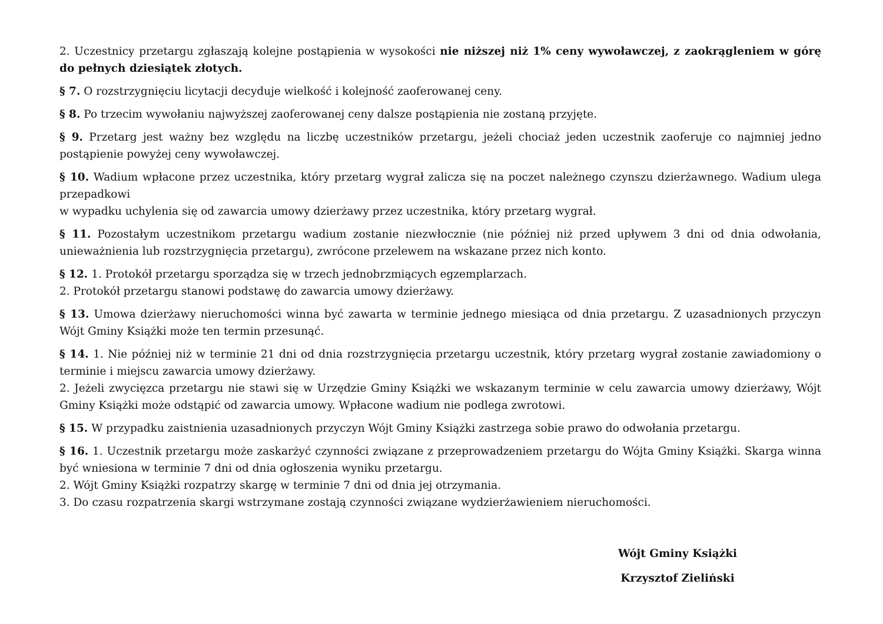2. Uczestnicy przetargu zgłaszają kolejne postąpienia w wysokości nie niższej niż 1% ceny wywoławczej, z zaokrągleniem w górę do pełnych dziesiątek złotych.
§ 7. O rozstrzygnięciu licytacji decyduje wielkość i kolejność zaoferowanej ceny.
§ 8. Po trzecim wywołaniu najwyższej zaoferowanej ceny dalsze postąpienia nie zostaną przyjęte.
§ 9. Przetarg jest ważny bez względu na liczbę uczestników przetargu, jeżeli chociaż jeden uczestnik zaoferuje co najmniej jedno postąpienie powyżej ceny wywoławczej.
§ 10. Wadium wpłacone przez uczestnika, który przetarg wygrał zalicza się na poczet należnego czynszu dzierżawnego. Wadium ulega przepadkowi
w wypadku uchylenia się od zawarcia umowy dzierżawy przez uczestnika, który przetarg wygrał.
§ 11. Pozostałym uczestnikom przetargu wadium zostanie niezwłocznie (nie później niż przed upływem 3 dni od dnia odwołania, unieważnienia lub rozstrzygnięcia przetargu), zwrócone przelewem na wskazane przez nich konto.
§ 12. 1. Protokół przetargu sporządza się w trzech jednobrzmiących egzemplarzach.
2. Protokół przetargu stanowi podstawę do zawarcia umowy dzierżawy.
§ 13. Umowa dzierżawy nieruchomości winna być zawarta w terminie jednego miesiąca od dnia przetargu. Z uzasadnionych przyczyn Wójt Gminy Książki może ten termin przesunąć.
§ 14. 1. Nie później niż w terminie 21 dni od dnia rozstrzygnięcia przetargu uczestnik, który przetarg wygrał zostanie zawiadomiony o terminie i miejscu zawarcia umowy dzierżawy.
2. Jeżeli zwycięzca przetargu nie stawi się w Urzędzie Gminy Książki we wskazanym terminie w celu zawarcia umowy dzierżawy, Wójt Gminy Książki może odstąpić od zawarcia umowy. Wpłacone wadium nie podlega zwrotowi.
§ 15. W przypadku zaistnienia uzasadnionych przyczyn Wójt Gminy Książki zastrzega sobie prawo do odwołania przetargu.
§ 16. 1. Uczestnik przetargu może zaskarżyć czynności związane z przeprowadzeniem przetargu do Wójta Gminy Książki. Skarga winna być wniesiona w terminie 7 dni od dnia ogłoszenia wyniku przetargu.
2. Wójt Gminy Książki rozpatrzy skargę w terminie 7 dni od dnia jej otrzymania.
3. Do czasu rozpatrzenia skargi wstrzymane zostają czynności związane wydzierżawieniem nieruchomości.
Wójt Gminy Książki
Krzysztof Zieliński